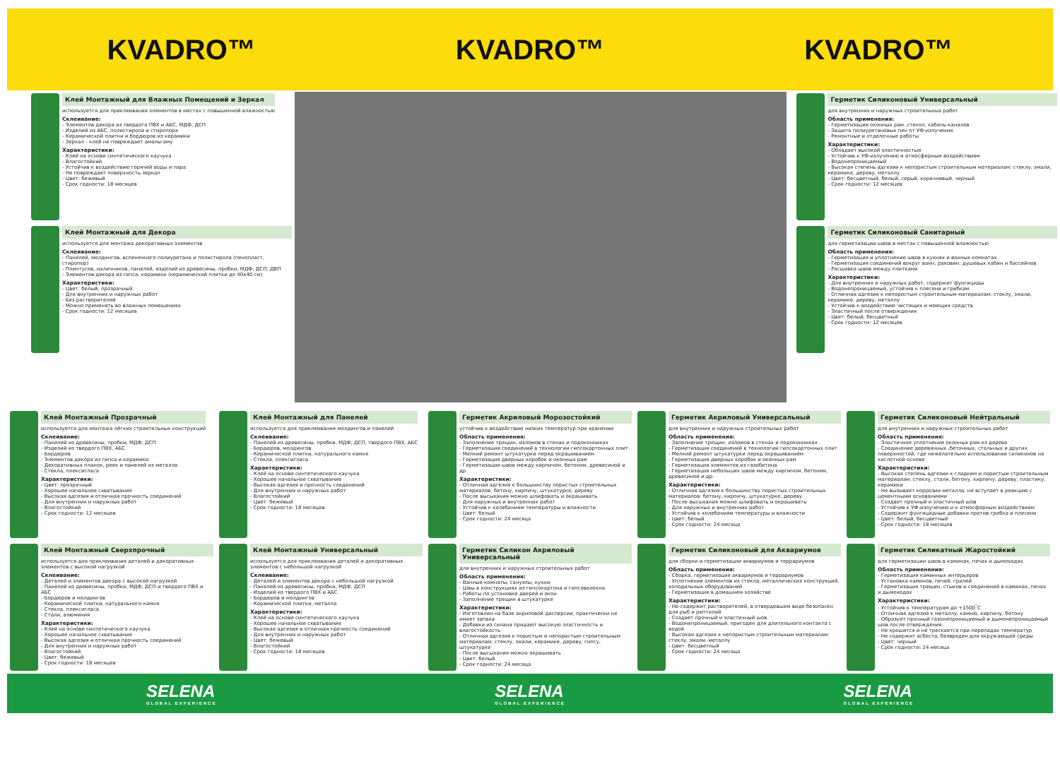KVADRO™ KVADRO™ KVADRO™
Клей Монтажный для Влажных Помещений и Зеркал
используется для приклеивания элементов в местах с повышенной влажностью
Склеивание:
- Элементов декора из твердого ПВХ и АБС, МДФ, ДСП
- Изделий из АБС, полистирола и стиропора
- Керамической плитки и бордюров из керамики
- Зеркал - клей не повреждает амальгаму
Характеристики:
- Клей на основе синтетического каучука
- Влагостойкий
- Устойчив к воздействию горячей воды и пара
- Не повреждает поверхность зеркал
- Цвет: бежевый
- Срок годности: 18 месяцев
Клей Монтажный для Декора
используется для монтажа декоративных элементов
Склеивание:
- Панелей, молдингов, вспененного полиуретана и полистирола (пенопласт, стиропор)
- Плинтусов, наличников, панелей, изделий из древесины, пробки, МДФ, ДСП, ДВП
- Элементов декора из гипса, керамики (керамической плитки до 40х40 см)
Характеристики:
- Цвет: белый, прозрачный
- Для внутренних и наружных работ
- Без растворителей
- Можно применять во влажных помещениях
- Срок годности: 12 месяцев
Герметик Силиконовый Универсальный
для внутренних и наружных строительных работ
Область применения:
- Герметизация оконных рам ,стекол, кабель-каналов
- Защита полиуретановых пен от УФ-излучения
- Ремонтные и отделочные работы
Характеристики:
- Обладает высокой эластичностью
- Устойчив к УФ-излучению и атмосферным воздействиям
- Водонепроницаемый
- Высокая степень адгезии к непористым строительным материалам: стеклу, эмали, керамике, дереву, металлу
- Цвет: бесцветный, белый, серый, коричневый, черный
- Срок годности: 12 месяцев
Герметик Силиконовый Санитарный
для герметизации швов в местах с повышенной влажностью
Область применения:
- Герметизация и уплотнение швов в кухнях и ванных комнатах
- Герметизация соединений вокруг ванн, раковин, душевых кабин и бассейнов
- Расшивка швов между плитками
Характеристики:
- Для внутренних и наружных работ, содержит фунгициды
- Водонепроницаемый, устойчив к плесени и грибкам
- Отличная адгезия к непористым строительным материалам: стеклу, эмали, керамике, дереву, металлу
- Устойчив к воздействию чистящих и моющих средств
- Эластичный после отверждения
- Цвет: белый, бесцветный
- Срок годности: 12 месяцев
Клей Монтажный Прозрачный
используется для монтажа лёгких строительных конструкций
Склеивание:
- Панелей из древесины, пробки, МДФ, ДСП
- Изделий из твердого ПВХ, АБС
- Бордюров
- Элементов декора из гипса и керамики
- Декоративных планок, реек и панелей из металла
- Стекла, плексигласа
Характеристики:
- Цвет: прозрачный
- Хорошее начальное схватывание
- Высокая адгезия и отличная прочность соединений
- Для внутренних и наружных работ
- Влагостойкий
- Срок годности: 12 месяцев
Клей Монтажный для Панелей
используется для приклеивания молдингов и панелей
Склеивание:
- Панелей из древесины, пробки, МДФ, ДСП, твердого ПВХ, АБС
- Бордюров, молдингов
- Керамической плитки, натурального камня
- Стекла, плексигласа
Характеристики:
- Клей на основе синтетического каучука
- Хорошее начальное схватывание
- Высокая адгезия и прочность соединений
- Для внутренних и наружных работ
- Влагостойкий
- Цвет: бежевый
- Срок годности: 18 месяцев
Герметик Акриловый Морозостойкий
устойчив к воздействию низких температур при хранении
Область применения:
- Заполнение трещин, изломов в стенах и подоконниках
- Герметизация соединений в технологии гипсокартонных плит
- Мелкий ремонт штукатурки перед окрашиванием
- Герметизация дверных коробок и оконных рам
- Герметизация швов между кирпичом, бетоном, древесиной и др.
Характеристики:
- Отличная адгезия к большинству пористых строительных материалов: бетону, кирпичу, штукатурке, дереву
- После высыхания можно шлифовать и окрашивать
- Для наружных и внутренних работ
- Устойчив к колебаниям температуры и влажности
- Цвет: белый
- Срок годности: 24 месяца
Герметик Акриловый Универсальный
для внутренних и наружных строительных работ
Область применения:
- Заполнение трещин, изломов в стенах и подоконниках
- Герметизация соединений в технологии гипсокартонных плит
- Мелкий ремонт штукатурки перед окрашиванием
- Герметизация дверных коробок и оконных рам
- Герметизация элементов из газобетона
- Герметизация небольших швов между кирпичом, бетоном, древесиной и др.
Характеристики:
- Отличная адгезия к большинству пористых строительных материалов: бетону, кирпичу, штукатурке, дереву
- После высыхания можно шлифовать и окрашивать
- Для наружных и внутренних работ
- Устойчив к колебаниям температуры и влажности
- Цвет: белый
- Срок годности: 24 месяца
Герметик Силиконовый Нейтральный
для внутренних и наружных строительных работ
Область применения:
- Эластичное уплотнение оконных рам из дерева
- Соединение деревянных ,бетонных, стальных и других поверхностей, где нежелательно использование силиконов на кислотной основе
Характеристики:
- Высокая степень адгезии к гладким и пористым строительным материалам: стеклу, стали, бетону, кирпичу, дереву, пластику, керамики
- Не вызывает коррозии металла, не вступает в реакцию с цементными основаниями
- Создает прочный и эластичный шов
- Устойчив к УФ-излучению и к атмосферным воздействиям
- Содержит фунгицидные добавки против грибка и плесени
- Цвет: белый, бесцветный
- Срок годности: 18 месяцев
Клей Монтажный Сверхпрочный
используется для приклеивания деталей и декоративных элементов с высокой нагрузкой
Склеивание:
- Деталей и элементов декора с высокой нагрузкой
- Панелей из древесины, пробки, МДФ, ДСП и твердого ПВХ и АБС
- Бордюров и молдингов
- Керамической плитки, натурального камня
- Стекла, плексигласа
- Стали, алюминия
Характеристики:
- Клей на основе синтетического каучука
- Хорошее начальное схватывание
- Высокая адгезия и отличная прочность соединений
- Для внутренних и наружных работ
- Влагостойкий
- Цвет: бежевый
- Срок годности: 18 месяцев
Клей Монтажный Универсальный
используется для приклеивания деталей и декоративных элементов с небольшой нагрузкой
Склеивание:
- Деталей и элементов декора с небольшой нагрузкой
- Панелей из древесины, пробки, МДФ, ДСП
- Изделий из твердого ПВХ и АБС
- Бордюров и молдингов
- Керамической плитки, металла
Характеристики:
- Клей на основе синтетического каучука
- Хорошее начальное схватывание
- Высокая адгезия и отличная прочность соединений
- Для внутренних и наружных работ
- Цвет: бежевый
- Влагостойкий
- Срок годности: 18 месяцев
Герметик Силикон Акриловый Универсальный
для внутренних и наружных строительных работ
Область применения:
- Ванные комнаты, санузлы, кухни
- Швы в конструкциях из гипсокартона и гипсоволокна
- Работы по установке дверей и окон
- Заполнение трещин в штукатурке
Характеристики:
- Изготовлен на базе акриловой дисперсии, практически не имеет запаха
- Добавки из силана придают высокую эластичность и влагостойкость
- Отличная адгезия к пористым и непористым строительным материалам: стеклу, эмали, керамике, дереву, гипсу, штукатурке
- После высыхания можно окрашивать
- Цвет: белый
- Срок годности: 24 месяца
Герметик Силиконовый для Аквариумов
для сборки и герметизации аквариумов и террариумов
Область применения:
- Сборка, герметизация аквариумов и террариумов
- Уплотнение элементов из стекла, металлических конструкций, холодильных оборудований
- Герметизация в домашнем хозяйстве
Характеристики:
- Не содержит растворителей, в отвердевшем виде безопасен для рыб и рептилий
- Создает прочный и эластичный шов
- Водонепроницаемый, пригоден для длительного контакта с водой
- Высокая адгезия к непористым строительным материалам: стеклу, эмали, металлу
- Цвет: бесцветный
- Срок годности: 24 месяца
Герметик Силикатный Жаростойкий
для герметизации швов в каминах, печах и дымоходах
Область применения:
- Герметизация каминных интерьеров
- Установка каминов, печей, грилей
- Герметизация трещин, стыков и соединений в каминах, печах и дымоходах
Характеристики:
- Устойчив к температурам до +1500<sup>°</sup>C
- Отличная адгезия к металлу, камню, кирпичу, бетону
- Образует прочный газонепроницаемый и дымонепроницаемый шов после отверждения
- Не крошится и не трескается при перепадах температур
- Не содержит асбеста, безвреден для окружающей среды
- Цвет: черный
- Срок годности: 24 месяца
SELENA
GLOBAL EXPERIENCE
SELENA
GLOBAL EXPERIENCE
SELENA
GLOBAL EXPERIENCE